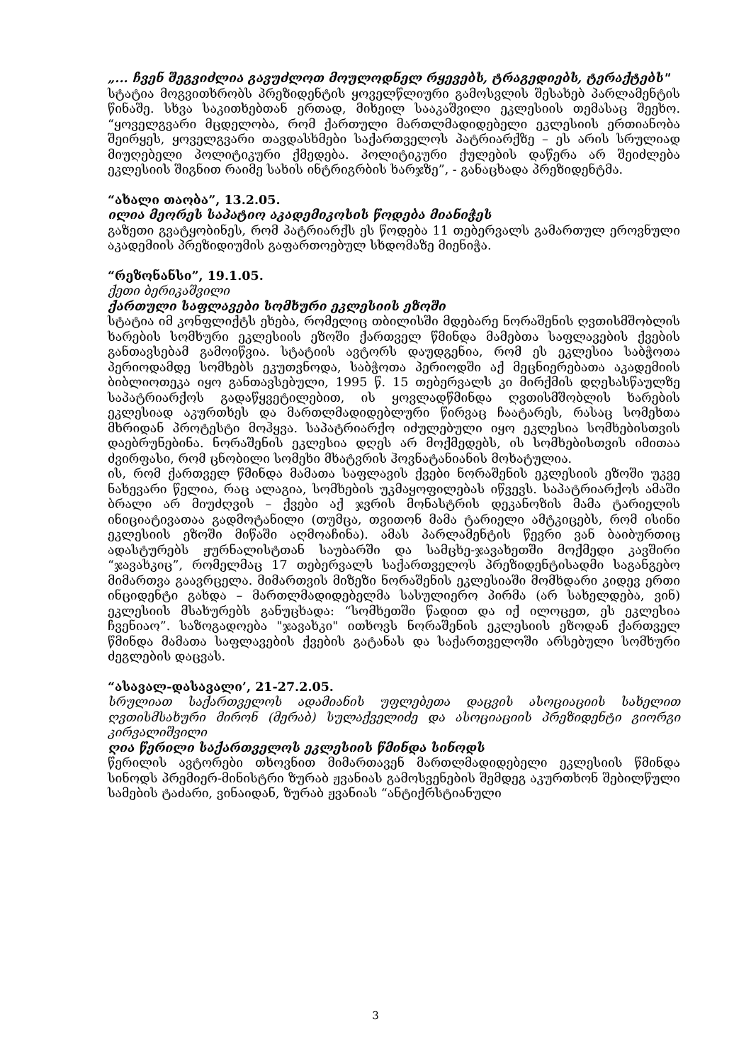„... ჩვენ შეგვიძლია გავუძლოთ მოულოდნელ რყევებს, ტრაგედიებს, ტერაქტებს"
სტატია მოგვითხრობს პრეზიდენტის ყოველწლიური გამოსვლის შესახებ პარლამენტის წინაშე. სხვა საკითხებთან ერთად, მიხეილ სააკაშვილი ეკლესიის თემასაც შეეხო. “ყოველგვარი მცდელობა, რომ ქართული მართლმადიდებელი ეკლესიის ერთიანობა შეირყეს, ყოველგვარი თავდასხმები საქართველოს პატრიარქზე – ეს არის სრულიად მიუღებელი პოლიტიკური ქმედება. პოლიტიკური ქულების დაწერა არ შეიძლება ეკლესიის შიგნით რაიმე სახის ინტრიგრბის ხარჯზე”, - განაცხადა პრეზიდენტმა.
“ახალი თაობა”, 13.2.05.
ილია მეორეს საპატიო აკადემიკოსის წოდება მიანიჭეს
გაზეთი გვატყობინეს, რომ პატრიარქს ეს წოდება 11 თებერვალს გამართულ ეროვნული აკადემიის პრეზიდიუმის გაფართოებულ სხდომაზე მიენიჭა.
“რეზონანსი”, 19.1.05.
ქეთი ბერიკაშვილი
ქართული საფლავები სომხური ეკლესიის ეზოში
სტატია იმ კონფლიქტს ეხება, რომელიც თბილისში მდებარე ნორაშენის ღვთისმშობლის ხარების სომხური ეკლესიის ეზოში ქართველ წმინდა მამებთა საფლავების ქვების განთავსებამ გამოიწვია. სტატიის ავტორს დაუდგენია, რომ ეს ეკლესია საბჭოთა პერიოდამდე სომხებს ეკუთვნოდა, საბჭოთა პერიოდში აქ მეცნიერებათა აკადემიის ბიბლიოთეკა იყო განთავსებული, 1995 წ. 15 თებერვალს კი მირქმის დღესასწაულზე საპატრიარქოს გადაწყვეტილებით, ის ყოვლადწმინდა ღვთისმშობლის ხარების ეკლესიად აკურთხეს და მართლმადიდებლური წირვაც ჩაატარეს, რასაც სომეხთა მხრიდან პროტესტი მოჰყვა. საპატრიარქო იძულებული იყო ეკლესია სომხებისთვის დაებრუნებინა. ნორაშენის ეკლესია დღეს არ მოქმედებს, ის სომხებისთვის იმითაა ძვირფასი, რომ ცნობილი სომეხი მხატვრის ჰოვნატანიანის მოხატულია.
ის, რომ ქართველ წმინდა მამათა საფლავის ქვები ნორაშენის ეკლესიის ეზოში უკვე ნახევარი წელია, რაც ალაგია, სომხების უკმაყოფილებას იწვევს. საპატრიარქოს ამაში ბრალი არ მიუძღვის – ქვები აქ ჯვრის მონასტრის დეკანოზის მამა ტარიელის ინიციატივათაა გადმოტანილი (თუმცა, თვითონ მამა ტარიელი ამტკიცებს, რომ ისინი ეკლესიის ეზოში მიწაში აღმოაჩინა). ამას პარლამენტის წევრი ვან ბაიბურთიც ადასტურებს ჟურნალისტთან საუბარში და სამცხე-ჯავახეთში მოქმედი კავშირი “ჯავახკიც”, რომელმაც 17 თებერვალს საქართველოს პრეზიდენტისადმი საგანგებო მიმართვა გაავრცელა. მიმართვის მიზეზი ნორაშენის ეკლესიაში მომხდარი კიდევ ერთი ინციდენტი გახდა – მართლმადიდებელმა სასულიერო პირმა (არ სახელდება, ვინ) ეკლესიის მსახურებს განუცხადა: “სომხეთში წადით და იქ ილოცეთ, ეს ეკლესია ჩვენიაო”. საზოგადოება "ჯავახკი" ითხოვს ნორაშენის ეკლესიის ეზოდან ქართველ წმინდა მამათა საფლავების ქვების გატანას და საქართველოში არსებული სომხური ძეგლების დაცვას.
“ასავალ-დასავალი’, 21-27.2.05.
სრულიათ საქართველოს ადამიანის უფლებეთა დაცვის ასოციაციის სახელით ღვთისმსახური მირონ (მერაბ) სულაქველიძე და ასოციაციის პრეზიდენტი გიორგი კირვალიშვილი
ღია წერილი საქართველოს ეკლესიის წმინდა სინოდს
წერილის ავტორები თხოვნით მიმართავენ მართლმადიდებელი ეკლესიის წმინდა სინოდს პრემიერ-მინისტრი ზურაბ ჟვანიას გამოსვენების შემდეგ აკურთხონ შებილწული სამების ტაძარი, ვინაიდან, ზურაბ ჟვანიას “ანტიქრსტიანული
3